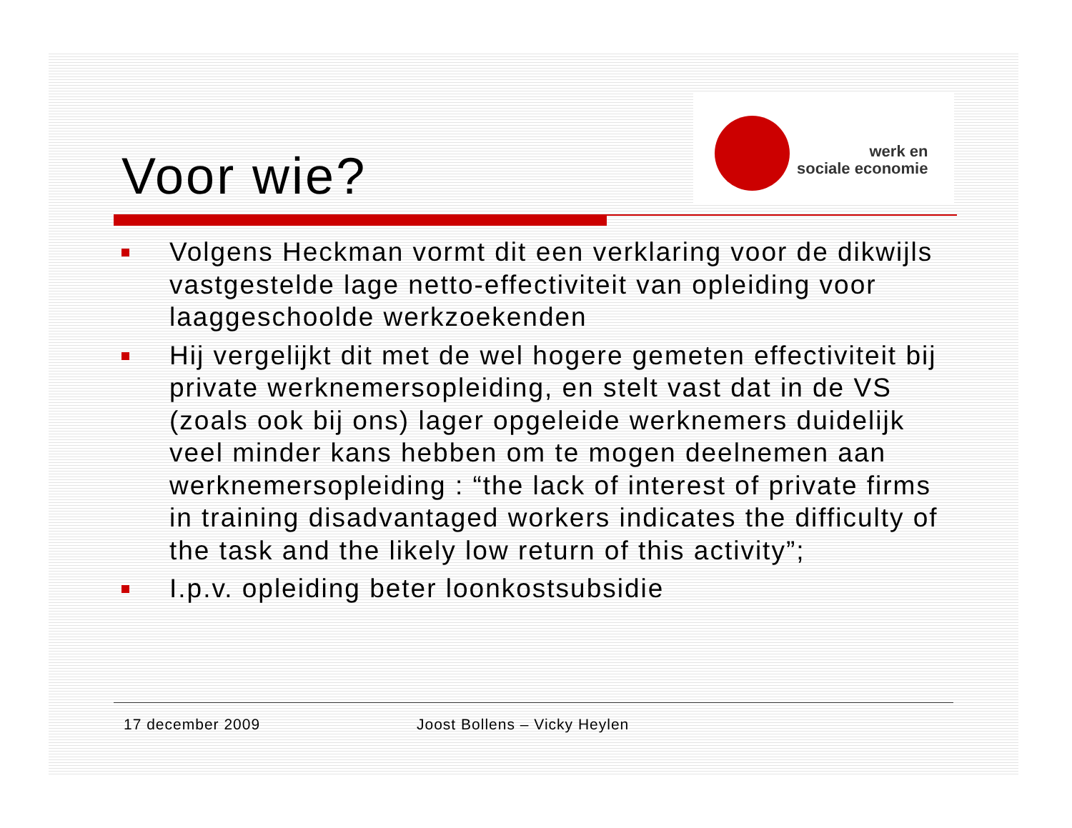Voor wie?
werk en
sociale economie
Volgens Heckman vormt dit een verklaring voor de dikwijls vastgestelde lage netto-effectiviteit van opleiding voor laaggeschoolde werkzoekenden
Hij vergelijkt dit met de wel hogere gemeten effectiviteit bij private werknemersopleiding, en stelt vast dat in de VS (zoals ook bij ons) lager opgeleide werknemers duidelijk veel minder kans hebben om te mogen deelnemen aan werknemersopleiding : “the lack of interest of private firms in training disadvantaged workers indicates the difficulty of the task and the likely low return of this activity”;
I.p.v. opleiding beter loonkostsubsidie
17 december 2009 Joost Bollens – Vicky Heylen